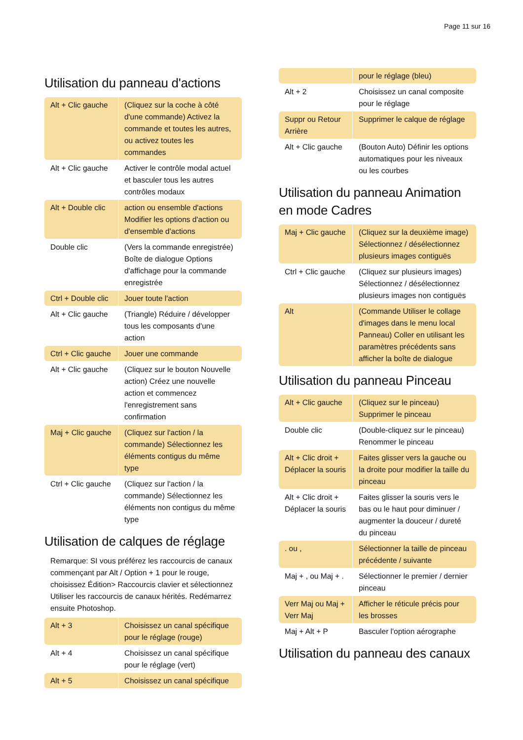Page 11 sur 16
Utilisation du panneau d'actions
| Alt + Clic gauche | (Cliquez sur la coche à côté d'une commande) Activez la commande et toutes les autres, ou activez toutes les commandes |
| Alt + Clic gauche | Activer le contrôle modal actuel et basculer tous les autres contrôles modaux |
| Alt + Double clic | action ou ensemble d'actions Modifier les options d'action ou d'ensemble d'actions |
| Double clic | (Vers la commande enregistrée) Boîte de dialogue Options d'affichage pour la commande enregistrée |
| Ctrl + Double clic | Jouer toute l'action |
| Alt + Clic gauche | (Triangle) Réduire / développer tous les composants d'une action |
| Ctrl + Clic gauche | Jouer une commande |
| Alt + Clic gauche | (Cliquez sur le bouton Nouvelle action) Créez une nouvelle action et commencez l'enregistrement sans confirmation |
| Maj + Clic gauche | (Cliquez sur l'action / la commande) Sélectionnez les éléments contigus du même type |
| Ctrl + Clic gauche | (Cliquez sur l'action / la commande) Sélectionnez les éléments non contigus du même type |
Utilisation de calques de réglage
Remarque: SI vous préférez les raccourcis de canaux commençant par Alt / Option + 1 pour le rouge, choisissez Édition> Raccourcis clavier et sélectionnez Utiliser les raccourcis de canaux hérités. Redémarrez ensuite Photoshop.
| Alt + 3 | Choisissez un canal spécifique pour le réglage (rouge) |
| Alt + 4 | Choisissez un canal spécifique pour le réglage (vert) |
| Alt + 5 | Choisissez un canal spécifique |
| | pour le réglage (bleu) |
| Alt + 2 | Choisissez un canal composite pour le réglage |
| Suppr ou Retour Arrière | Supprimer le calque de réglage |
| Alt + Clic gauche | (Bouton Auto) Définir les options automatiques pour les niveaux ou les courbes |
Utilisation du panneau Animation en mode Cadres
| Maj + Clic gauche | (Cliquez sur la deuxième image) Sélectionnez / désélectionnez plusieurs images contiguës |
| Ctrl + Clic gauche | (Cliquez sur plusieurs images) Sélectionnez / désélectionnez plusieurs images non contiguës |
| Alt | (Commande Utiliser le collage d'images dans le menu local Panneau) Coller en utilisant les paramètres précédents sans afficher la boîte de dialogue |
Utilisation du panneau Pinceau
| Alt + Clic gauche | (Cliquez sur le pinceau) Supprimer le pinceau |
| Double clic | (Double-cliquez sur le pinceau) Renommer le pinceau |
| Alt + Clic droit + Déplacer la souris | Faites glisser vers la gauche ou la droite pour modifier la taille du pinceau |
| Alt + Clic droit + Déplacer la souris | Faites glisser la souris vers le bas ou le haut pour diminuer / augmenter la douceur / dureté du pinceau |
| . ou , | Sélectionner la taille de pinceau précédente / suivante |
| Maj + , ou Maj + . | Sélectionner le premier / dernier pinceau |
| Verr Maj ou Maj + Verr Maj | Afficher le réticule précis pour les brosses |
| Maj + Alt + P | Basculer l'option aérographe |
Utilisation du panneau des canaux